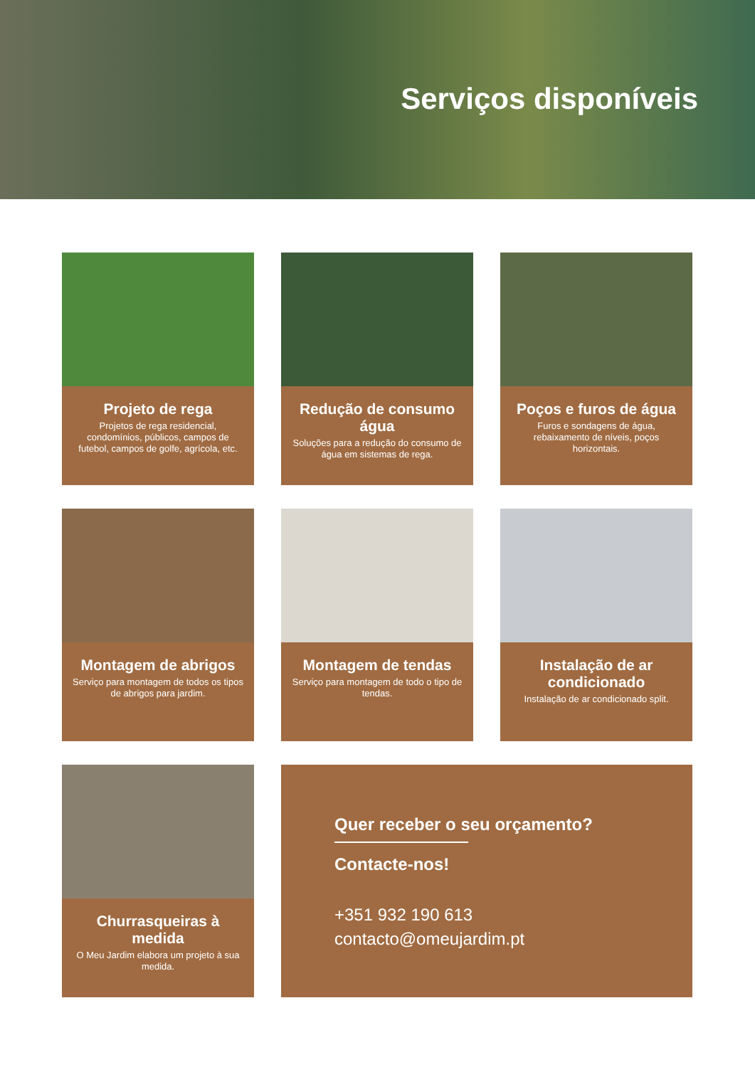Serviços disponíveis
Projeto de rega
Projetos de rega residencial, condomínios, públicos, campos de futebol, campos de golfe, agrícola, etc.
Redução de consumo água
Soluções para a redução do consumo de água em sistemas de rega.
Poços e furos de água
Furos e sondagens de água, rebaixamento de níveis, poços horizontais.
Montagem de abrigos
Serviço para montagem de todos os tipos de abrigos para jardim.
Montagem de tendas
Serviço para montagem de todo o tipo de tendas.
Instalação de ar condicionado
Instalação de ar condicionado split.
Churrasqueiras à medida
O Meu Jardim elabora um projeto à sua medida.
Quer receber o seu orçamento?
Contacte-nos!
+351 932 190 613
contacto@omeujardim.pt